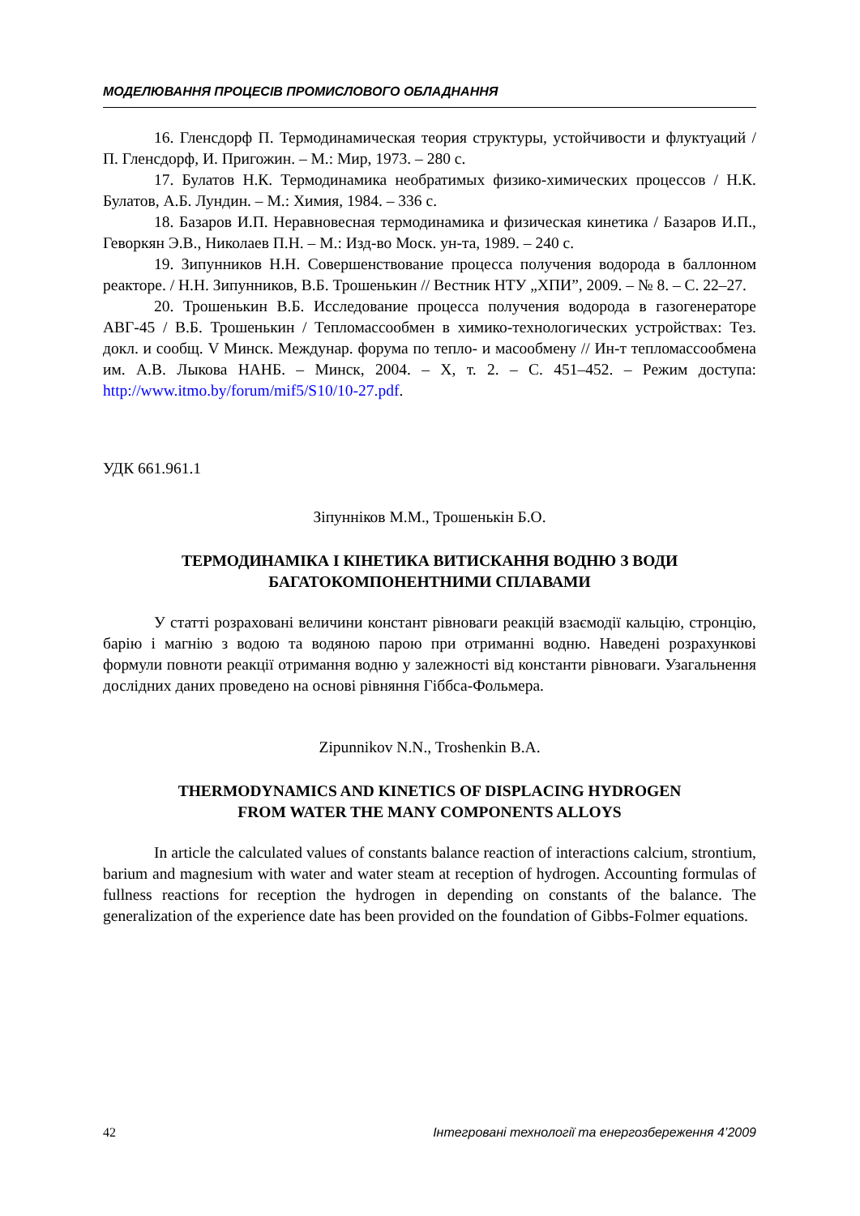МОДЕЛЮВАННЯ ПРОЦЕСІВ ПРОМИСЛОВОГО ОБЛАДНАННЯ
16. Гленсдорф П. Термодинамическая теория структуры, устойчивости и флуктуаций / П. Гленсдорф, И. Пригожин. – М.: Мир, 1973. – 280 с.
17. Булатов Н.К. Термодинамика необратимых физико-химических процессов / Н.К. Булатов, А.Б. Лундин. – М.: Химия, 1984. – 336 с.
18. Базаров И.П. Неравновесная термодинамика и физическая кинетика / Базаров И.П., Геворкян Э.В., Николаев П.Н. – М.: Изд-во Моск. ун-та, 1989. – 240 с.
19. Зипунников Н.Н. Совершенствование процесса получения водорода в баллонном реакторе. / Н.Н. Зипунников, В.Б. Трошенькин // Вестник НТУ „ХПИ”, 2009. – № 8. – С. 22–27.
20. Трошенькин В.Б. Исследование процесса получения водорода в газогенераторе АВГ-45 / В.Б. Трошенькин / Тепломассообмен в химико-технологических устройствах: Тез. докл. и сообщ. V Минск. Междунар. форума по тепло- и масообмену // Ин-т тепломассообмена им. А.В. Лыкова НАНБ. – Минск, 2004. – X, т. 2. – С. 451–452. – Режим доступа: http://www.itmo.by/forum/mif5/S10/10-27.pdf.
УДК 661.961.1
Зіпуннiков М.М., Трошенькін Б.О.
ТЕРМОДИНАМІКА І КІНЕТИКА ВИТИСКАННЯ ВОДНЮ З ВОДИ
БАГАТОКОМПОНЕНТНИМИ СПЛАВАМИ
У статті розраховані величини констант рівноваги реакцій взаємодії кальцію, стронцію, барію і магнію з водою та водяною парою при отриманні водню. Наведені розрахункові формули повноти реакції отримання водню у залежності від константи рівноваги. Узагальнення дослідних даних проведено на основі рівняння Гіббса-Фольмера.
Zipunnikov N.N., Troshenkin B.A.
THERMODYNAMICS AND KINETICS OF DISPLACING HYDROGEN
FROM WATER THE MANY COMPONENTS ALLOYS
In article the calculated values of constants balance reaction of interactions calcium, strontium, barium and magnesium with water and water steam at reception of hydrogen. Accounting formulas of fullness reactions for reception the hydrogen in depending on constants of the balance. The generalization of the experience date has been provided on the foundation of Gibbs-Folmer equations.
42 Інтегровані технології та енергозбереження 4’2009